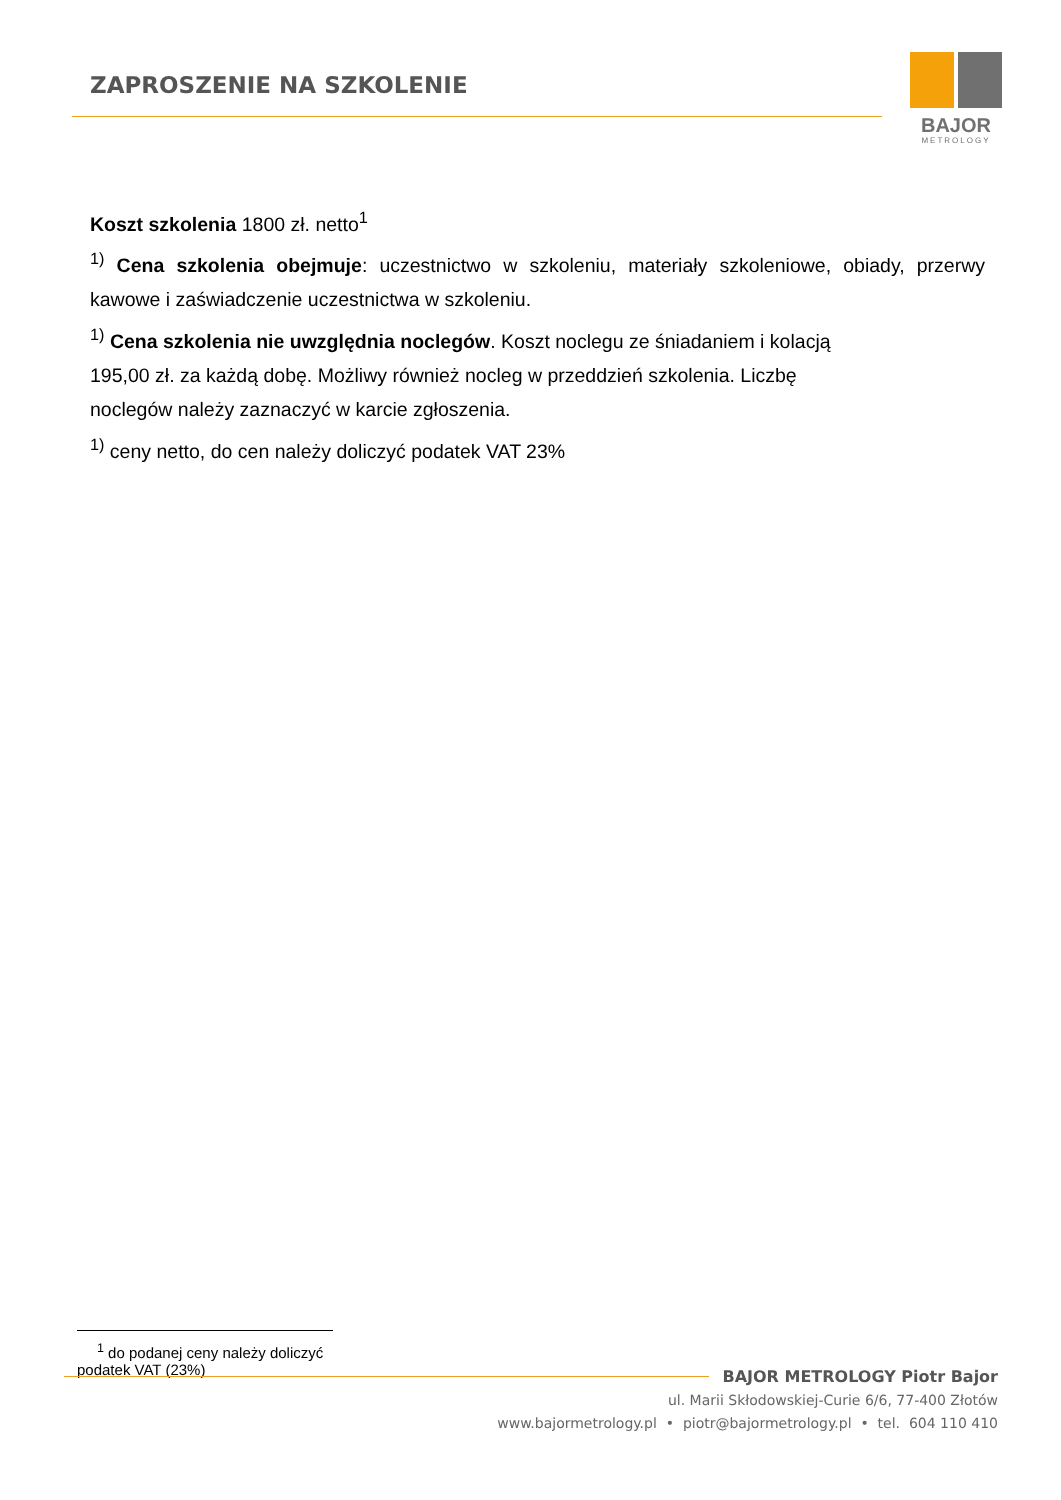ZAPROSZENIE NA SZKOLENIE
BAJOR
METROLOGY
Koszt szkolenia 1800 zł. netto<sup>1</sup>
<sup>1)</sup> Cena szkolenia obejmuje: uczestnictwo w szkoleniu, materiały szkoleniowe, obiady, przerwy kawowe i zaświadczenie uczestnictwa w szkoleniu.
<sup>1)</sup> Cena szkolenia nie uwzględnia noclegów. Koszt noclegu ze śniadaniem i kolacją
195,00 zł. za każdą dobę. Możliwy również nocleg w przeddzień szkolenia. Liczbę
noclegów należy zaznaczyć w karcie zgłoszenia.
<sup>1)</sup> ceny netto, do cen należy doliczyć podatek VAT 23%
<sup>1</sup> do podanej ceny należy doliczyć podatek VAT (23%)
BAJOR METROLOGY Piotr Bajor
ul. Marii Skłodowskiej-Curie 6/6, 77-400 Złotów
www.bajormetrology.pl • piotr@bajormetrology.pl • tel. 604 110 410